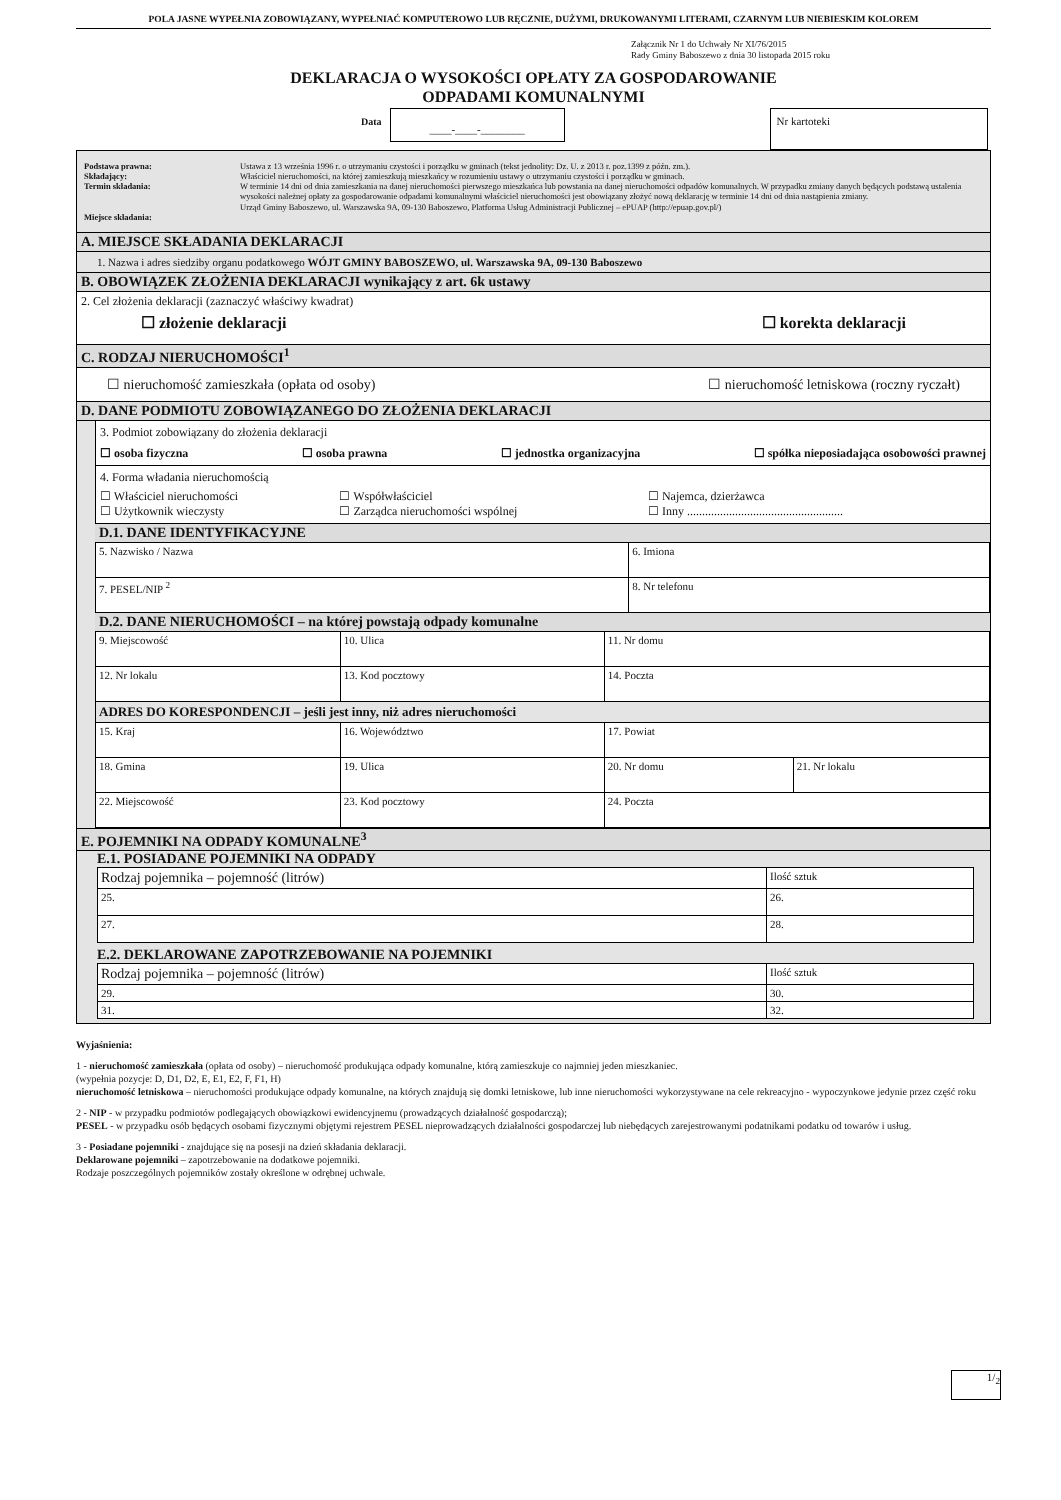POLA JASNE WYPEŁNIA ZOBOWIĄZANY, WYPEŁNIAĆ KOMPUTEROWO LUB RĘCZNIE, DUŻYMI, DRUKOWANYMI LITERAMI, CZARNYM LUB NIEBIESKIM KOLOREM
Załącznik Nr 1 do Uchwały Nr XI/76/2015
Rady Gminy Baboszewo z dnia 30 listopada 2015 roku
DEKLARACJA O WYSOKOŚCI OPŁATY ZA GOSPODAROWANIE
ODPADAMI KOMUNALNYMI
Data
____-____-________
Nr kartoteki
| Podstawa prawna: Składający: Termin składania: Miejsce składania: | Ustawa z 13 września 1996 r. o utrzymaniu czystości i porządku w gminach (tekst jednolity: Dz. U. z 2013 r. poz.1399 z późn. zm.). Właściciel nieruchomości, na której zamieszkują mieszkańcy w rozumieniu ustawy o utrzymaniu czystości i porządku w gminach. W terminie 14 dni od dnia zamieszkania na danej nieruchomości pierwszego mieszkańca lub powstania na danej nieruchomości odpadów komunalnych. W przypadku zmiany danych będących podstawą ustalenia wysokości należnej opłaty za gospodarowanie odpadami komunalnymi właściciel nieruchomości jest obowiązany złożyć nową deklarację w terminie 14 dni od dnia nastąpienia zmiany. Urząd Gminy Baboszewo, ul. Warszawska 9A, 09-130 Baboszewo, Platforma Usług Administracji Publicznej – ePUAP (http://epuap.gov.pl/) |
A. MIEJSCE SKŁADANIA DEKLARACJI
1. Nazwa i adres siedziby organu podatkowego WÓJT GMINY BABOSZEWO, ul. Warszawska 9A, 09-130 Baboszewo
B. OBOWIĄZEK ZŁOŻENIA DEKLARACJI wynikający z art. 6k ustawy
2. Cel złożenia deklaracji (zaznaczyć właściwy kwadrat)
☐ złożenie deklaracji ☐ korekta deklaracji
C. RODZAJ NIERUCHOMOŚCI<sup>1</sup>
☐ nieruchomość zamieszkała (opłata od osoby) ☐ nieruchomość letniskowa (roczny ryczałt)
D. DANE PODMIOTU ZOBOWIĄZANEGO DO ZŁOŻENIA DEKLARACJI
3. Podmiot zobowiązany do złożenia deklaracji
☐ osoba fizyczna ☐ osoba prawna ☐ jednostka organizacyjna ☐ spółka nieposiadająca osobowości prawnej
4. Forma władania nieruchomością
| ☐ Właściciel nieruchomości ☐ Użytkownik wieczysty | ☐ Współwłaściciel ☐ Zarządca nieruchomości wspólnej | ☐ Najemca, dzierżawca ☐ Inny .................................................... |
D.1. DANE IDENTYFIKACYJNE
| 5. Nazwisko / Nazwa | 6. Imiona |
| 7. PESEL/NIP <sup>2</sup> | 8. Nr telefonu |
D.2. DANE NIERUCHOMOŚCI – na której powstają odpady komunalne
| 9. Miejscowość | 10. Ulica | 11. Nr domu | |
| 12. Nr lokalu | 13. Kod pocztowy | 14. Poczta | |
| ADRES DO KORESPONDENCJI – jeśli jest inny, niż adres nieruchomości | | | |
| 15. Kraj | 16. Województwo | 17. Powiat | |
| 18. Gmina | 19. Ulica | 20. Nr domu | 21. Nr lokalu |
| 22. Miejscowość | 23. Kod pocztowy | 24. Poczta | |
E. POJEMNIKI NA ODPADY KOMUNALNE<sup>3</sup>
E.1. POSIADANE POJEMNIKI NA ODPADY
| Rodzaj pojemnika – pojemność (litrów) | Ilość sztuk |
| --- | --- |
| 25. | 26. |
| 27. | 28. |
E.2. DEKLAROWANE ZAPOTRZEBOWANIE NA POJEMNIKI
| Rodzaj pojemnika – pojemność (litrów) | Ilość sztuk |
| --- | --- |
| 29. | 30. |
| 31. | 32. |
Wyjaśnienia:
1 - nieruchomość zamieszkała (opłata od osoby) – nieruchomość produkująca odpady komunalne, którą zamieszkuje co najmniej jeden mieszkaniec.
(wypełnia pozycje: D, D1, D2, E, E1, E2, F, F1, H)
nieruchomość letniskowa – nieruchomości produkujące odpady komunalne, na których znajdują się domki letniskowe, lub inne nieruchomości wykorzystywane na cele rekreacyjno - wypoczynkowe jedynie przez część roku
2 - NIP - w przypadku podmiotów podlegających obowiązkowi ewidencyjnemu (prowadzących działalność gospodarczą);
PESEL - w przypadku osób będących osobami fizycznymi objętymi rejestrem PESEL nieprowadzących działalności gospodarczej lub niebędących zarejestrowanymi podatnikami podatku od towarów i usług.
3 - Posiadane pojemniki - znajdujące się na posesji na dzień składania deklaracji.
Deklarowane pojemniki – zapotrzebowanie na dodatkowe pojemniki.
Rodzaje poszczególnych pojemników zostały określone w odrębnej uchwale.
1/<sub>2</sub>